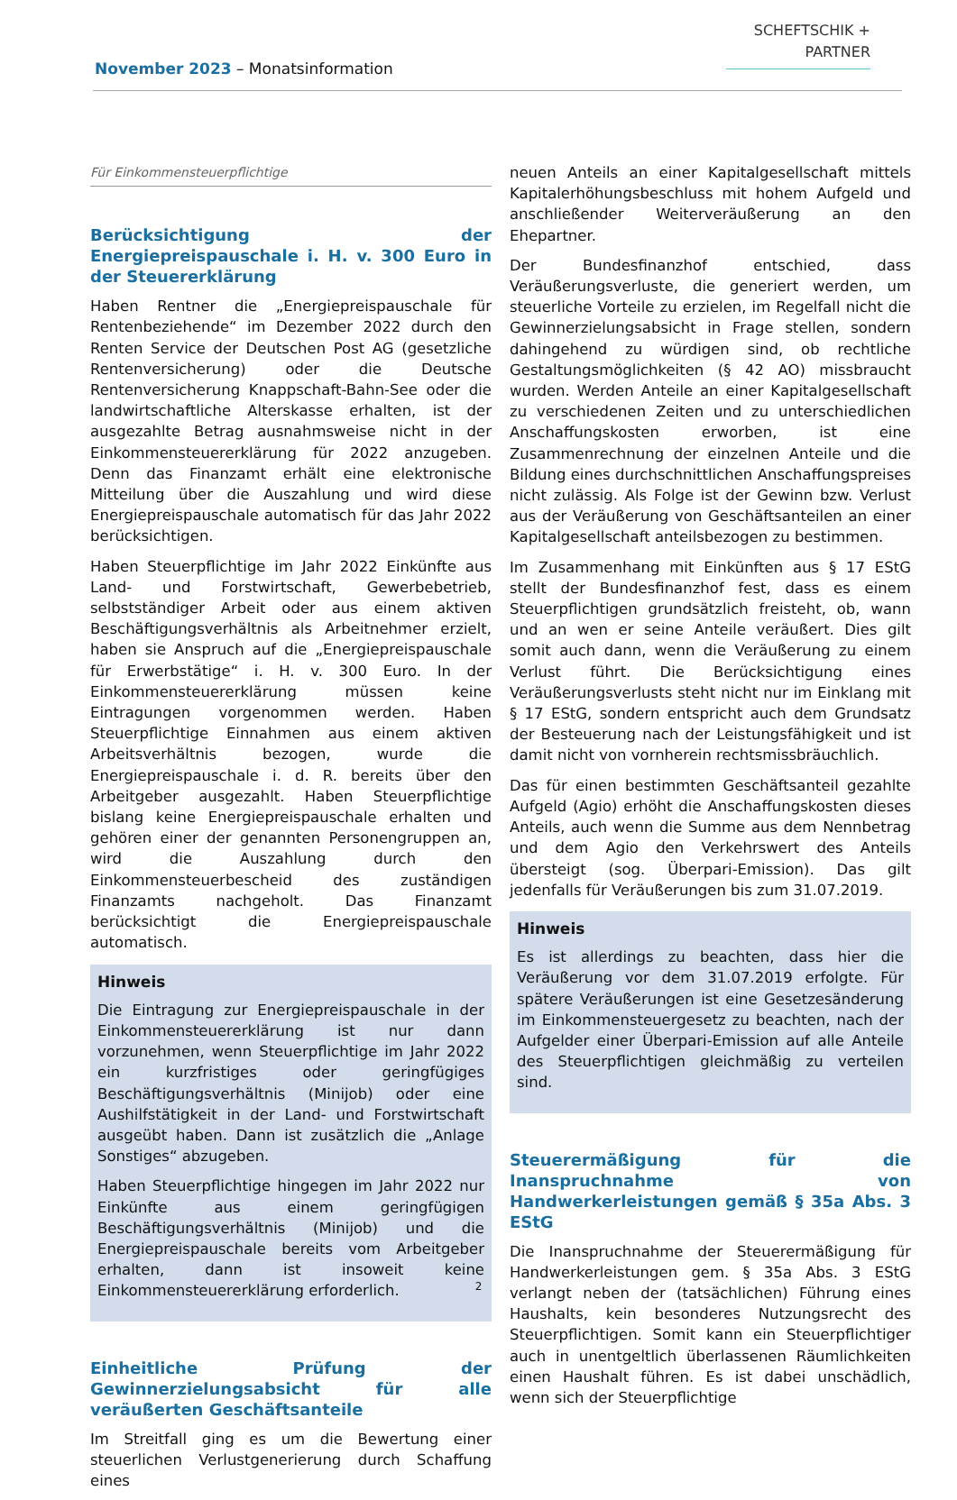November 2023 – Monatsinformation
SCHEFTSCHIK +
PARTNER
Für Einkommensteuerpflichtige
Berücksichtigung der Energiepreispauschale i. H. v. 300 Euro in der Steuererklärung
Haben Rentner die „Energiepreispauschale für Rentenbeziehende“ im Dezember 2022 durch den Renten Service der Deutschen Post AG (gesetzliche Rentenversicherung) oder die Deutsche Rentenversicherung Knappschaft-Bahn-See oder die landwirtschaftliche Alterskasse erhalten, ist der ausgezahlte Betrag ausnahmsweise nicht in der Einkommensteuererklärung für 2022 anzugeben. Denn das Finanzamt erhält eine elektronische Mitteilung über die Auszahlung und wird diese Energiepreispauschale automatisch für das Jahr 2022 berücksichtigen.
Haben Steuerpflichtige im Jahr 2022 Einkünfte aus Land- und Forstwirtschaft, Gewerbebetrieb, selbstständiger Arbeit oder aus einem aktiven Beschäftigungsverhältnis als Arbeitnehmer erzielt, haben sie Anspruch auf die „Energiepreispauschale für Erwerbstätige“ i. H. v. 300 Euro. In der Einkommensteuererklärung müssen keine Eintragungen vorgenommen werden. Haben Steuerpflichtige Einnahmen aus einem aktiven Arbeitsverhältnis bezogen, wurde die Energiepreispauschale i. d. R. bereits über den Arbeitgeber ausgezahlt. Haben Steuerpflichtige bislang keine Energiepreispauschale erhalten und gehören einer der genannten Personengruppen an, wird die Auszahlung durch den Einkommensteuerbescheid des zuständigen Finanzamts nachgeholt. Das Finanzamt berücksichtigt die Energiepreispauschale automatisch.
Hinweis
Die Eintragung zur Energiepreispauschale in der Einkommensteuererklärung ist nur dann vorzunehmen, wenn Steuerpflichtige im Jahr 2022 ein kurzfristiges oder geringfügiges Beschäftigungsverhältnis (Minijob) oder eine Aushilfstätigkeit in der Land- und Forstwirtschaft ausgeübt haben. Dann ist zusätzlich die „Anlage Sonstiges“ abzugeben.
Haben Steuerpflichtige hingegen im Jahr 2022 nur Einkünfte aus einem geringfügigen Beschäftigungsverhältnis (Minijob) und die Energiepreispauschale bereits vom Arbeitgeber erhalten, dann ist insoweit keine Einkommensteuererklärung erforderlich.
Einheitliche Prüfung der Gewinnerzielungsabsicht für alle veräußerten Geschäftsanteile
Im Streitfall ging es um die Bewertung einer steuerlichen Verlustgenerierung durch Schaffung eines
neuen Anteils an einer Kapitalgesellschaft mittels Kapitalerhöhungsbeschluss mit hohem Aufgeld und anschließender Weiterveräußerung an den Ehepartner.
Der Bundesfinanzhof entschied, dass Veräußerungsverluste, die generiert werden, um steuerliche Vorteile zu erzielen, im Regelfall nicht die Gewinnerzielungsabsicht in Frage stellen, sondern dahingehend zu würdigen sind, ob rechtliche Gestaltungsmöglichkeiten (§ 42 AO) missbraucht wurden. Werden Anteile an einer Kapitalgesellschaft zu verschiedenen Zeiten und zu unterschiedlichen Anschaffungskosten erworben, ist eine Zusammenrechnung der einzelnen Anteile und die Bildung eines durchschnittlichen Anschaffungspreises nicht zulässig. Als Folge ist der Gewinn bzw. Verlust aus der Veräußerung von Geschäftsanteilen an einer Kapitalgesellschaft anteilsbezogen zu bestimmen.
Im Zusammenhang mit Einkünften aus § 17 EStG stellt der Bundesfinanzhof fest, dass es einem Steuerpflichtigen grundsätzlich freisteht, ob, wann und an wen er seine Anteile veräußert. Dies gilt somit auch dann, wenn die Veräußerung zu einem Verlust führt. Die Berücksichtigung eines Veräußerungsverlusts steht nicht nur im Einklang mit § 17 EStG, sondern entspricht auch dem Grundsatz der Besteuerung nach der Leistungsfähigkeit und ist damit nicht von vornherein rechtsmissbräuchlich.
Das für einen bestimmten Geschäftsanteil gezahlte Aufgeld (Agio) erhöht die Anschaffungskosten dieses Anteils, auch wenn die Summe aus dem Nennbetrag und dem Agio den Verkehrswert des Anteils übersteigt (sog. Überpari-Emission). Das gilt jedenfalls für Veräußerungen bis zum 31.07.2019.
Hinweis
Es ist allerdings zu beachten, dass hier die Veräußerung vor dem 31.07.2019 erfolgte. Für spätere Veräußerungen ist eine Gesetzesänderung im Einkommensteuergesetz zu beachten, nach der Aufgelder einer Überpari-Emission auf alle Anteile des Steuerpflichtigen gleichmäßig zu verteilen sind.
Steuerermäßigung für die Inanspruchnahme von Handwerkerleistungen gemäß § 35a Abs. 3 EStG
Die Inanspruchnahme der Steuerermäßigung für Handwerkerleistungen gem. § 35a Abs. 3 EStG verlangt neben der (tatsächlichen) Führung eines Haushalts, kein besonderes Nutzungsrecht des Steuerpflichtigen. Somit kann ein Steuerpflichtiger auch in unentgeltlich überlassenen Räumlichkeiten einen Haushalt führen. Es ist dabei unschädlich, wenn sich der Steuerpflichtige
2